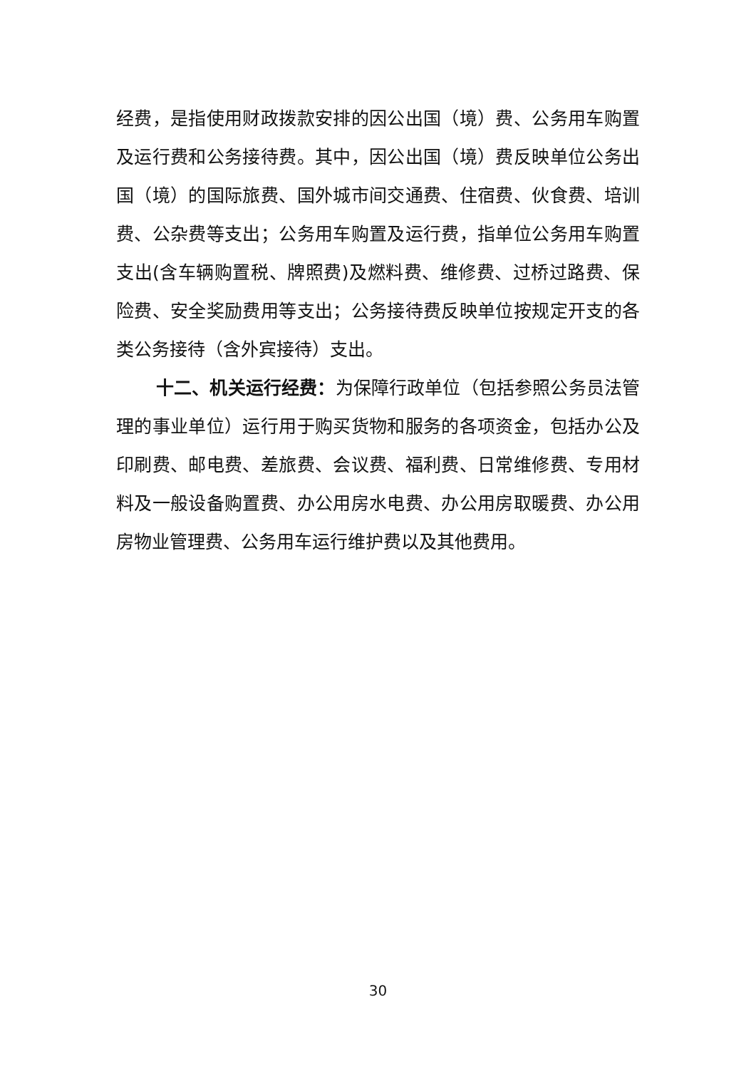经费，是指使用财政拨款安排的因公出国（境）费、公务用车购置及运行费和公务接待费。其中，因公出国（境）费反映单位公务出国（境）的国际旅费、国外城市间交通费、住宿费、伙食费、培训费、公杂费等支出；公务用车购置及运行费，指单位公务用车购置支出(含车辆购置税、牌照费)及燃料费、维修费、过桥过路费、保险费、安全奖励费用等支出；公务接待费反映单位按规定开支的各类公务接待（含外宾接待）支出。
十二、机关运行经费：为保障行政单位（包括参照公务员法管理的事业单位）运行用于购买货物和服务的各项资金，包括办公及印刷费、邮电费、差旅费、会议费、福利费、日常维修费、专用材料及一般设备购置费、办公用房水电费、办公用房取暖费、办公用房物业管理费、公务用车运行维护费以及其他费用。
30